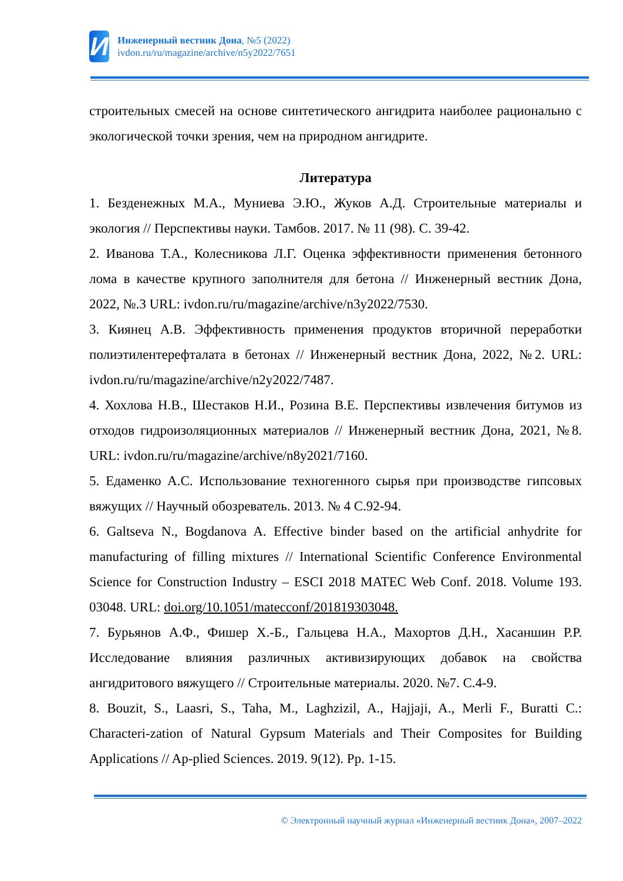И
Инженерный вестник Дона, №5 (2022)
ivdon.ru/ru/magazine/archive/n5y2022/7651
строительных смесей на основе синтетического ангидрита наиболее рационально с экологической точки зрения, чем на природном ангидрите.
Литература
1. Безденежных М.А., Муниева Э.Ю., Жуков А.Д. Строительные материалы и экология // Перспективы науки. Тамбов. 2017. № 11 (98). С. 39-42.
2. Иванова Т.А., Колесникова Л.Г. Оценка эффективности применения бетонного лома в качестве крупного заполнителя для бетона // Инженерный вестник Дона, 2022, №.3 URL: ivdon.ru/ru/magazine/archive/n3y2022/7530.
3. Киянец А.В. Эффективность применения продуктов вторичной переработки полиэтилентерефталата в бетонах // Инженерный вестник Дона, 2022, №2. URL: ivdon.ru/ru/magazine/archive/n2y2022/7487.
4. Хохлова Н.В., Шестаков Н.И., Розина В.Е. Перспективы извлечения битумов из отходов гидроизоляционных материалов // Инженерный вестник Дона, 2021, №8. URL: ivdon.ru/ru/magazine/archive/n8y2021/7160.
5. Едаменко А.С. Использование техногенного сырья при производстве гипсовых вяжущих // Научный обозреватель. 2013. № 4 С.92-94.
6. Galtseva N., Bogdanova A. Effective binder based on the artificial anhydrite for manufacturing of filling mixtures // International Scientific Conference Environmental Science for Construction Industry – ESCI 2018 MATEC Web Conf. 2018. Volume 193. 03048. URL: doi.org/10.1051/matecconf/201819303048.
7. Бурьянов А.Ф., Фишер Х.-Б., Гальцева Н.А., Махортов Д.Н., Хасаншин Р.Р. Исследование влияния различных активизирующих добавок на свойства ангидритового вяжущего // Строительные материалы. 2020. №7. С.4-9.
8. Bouzit, S., Laasri, S., Taha, M., Laghzizil, A., Hajjaji, A., Merli F., Buratti C.: Characteri-zation of Natural Gypsum Materials and Their Composites for Building Applications // Ap-plied Sciences. 2019. 9(12). Pp. 1-15.
© Электронный научный журнал «Инженерный вестник Дона», 2007–2022